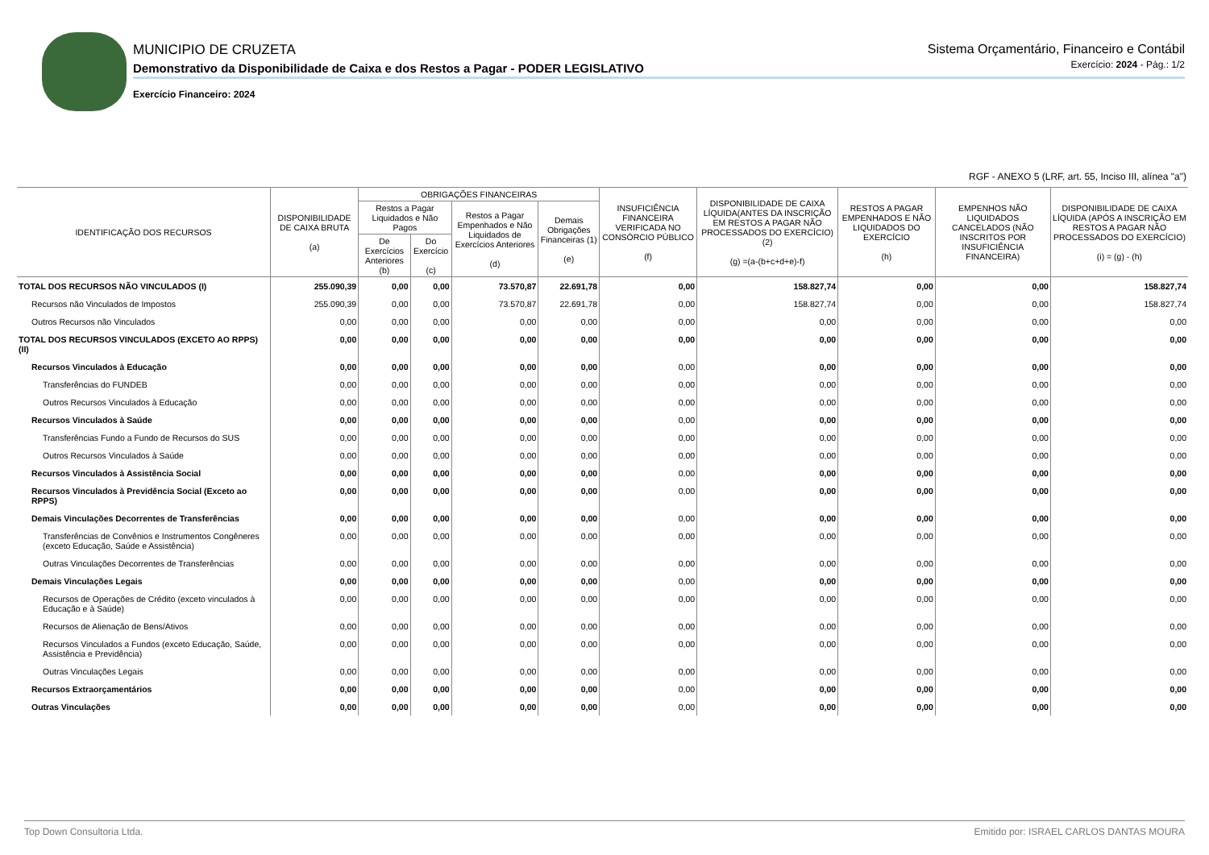Sistema Orçamentário, Financeiro e Contábil
Exercício: 2024 - Pág.: 1/2
MUNICIPIO DE CRUZETA
Demonstrativo da Disponibilidade de Caixa e dos Restos a Pagar - PODER LEGISLATIVO
Exercício Financeiro: 2024
RGF - ANEXO 5 (LRF, art. 55, Inciso III, alínea "a")
| IDENTIFICAÇÃO DOS RECURSOS | DISPONIBILIDADE DE CAIXA BRUTA (a) | OBRIGAÇÕES FINANCEIRAS | | | | INSUFICIÊNCIA FINANCEIRA VERIFICADA NO CONSÓRCIO PÚBLICO (f) | DISPONIBILIDADE DE CAIXA LÍQUIDA(ANTES DA INSCRIÇÃO EM RESTOS A PAGAR NÃO PROCESSADOS DO EXERCÍCIO) (2) (g) =(a-(b+c+d+e)-f) | RESTOS A PAGAR EMPENHADOS E NÃO LIQUIDADOS DO EXERCÍCIO (h) | EMPENHOS NÃO LIQUIDADOS CANCELADOS (NÃO INSCRITOS POR INSUFICIÊNCIA FINANCEIRA) | DISPONIBILIDADE DE CAIXA LÍQUIDA (APÓS A INSCRIÇÃO EM RESTOS A PAGAR NÃO PROCESSADOS DO EXERCÍCIO) (i) = (g) - (h) |
| --- | --- | --- | --- | --- | --- | --- | --- | --- | --- | --- |
| | | Restos a Pagar Liquidados e Não Pagos | | Restos a Pagar Empenhados e Não Liquidados de Exercícios Anteriores (d) | Demais Obrigações Financeiras (1) (e) | | | | | |
| | | De Exercícios Anteriores (b) | Do Exercício (c) | | | | | | | |
| TOTAL DOS RECURSOS NÃO VINCULADOS (I) | 255.090,39 | 0,00 | 0,00 | 73.570,87 | 22.691,78 | 0,00 | 158.827,74 | 0,00 | 0,00 | 158.827,74 |
| Recursos não Vinculados de Impostos | 255.090,39 | 0,00 | 0,00 | 73.570,87 | 22.691,78 | 0,00 | 158.827,74 | 0,00 | 0,00 | 158.827,74 |
| Outros Recursos não Vinculados | 0,00 | 0,00 | 0,00 | 0,00 | 0,00 | 0,00 | 0,00 | 0,00 | 0,00 | 0,00 |
| TOTAL DOS RECURSOS VINCULADOS (EXCETO AO RPPS) (II) | 0,00 | 0,00 | 0,00 | 0,00 | 0,00 | 0,00 | 0,00 | 0,00 | 0,00 | 0,00 |
| Recursos Vinculados à Educação | 0,00 | 0,00 | 0,00 | 0,00 | 0,00 | 0,00 | 0,00 | 0,00 | 0,00 | 0,00 |
| Transferências do FUNDEB | 0,00 | 0,00 | 0,00 | 0,00 | 0,00 | 0,00 | 0,00 | 0,00 | 0,00 | 0,00 |
| Outros Recursos Vinculados à Educação | 0,00 | 0,00 | 0,00 | 0,00 | 0,00 | 0,00 | 0,00 | 0,00 | 0,00 | 0,00 |
| Recursos Vinculados à Saúde | 0,00 | 0,00 | 0,00 | 0,00 | 0,00 | 0,00 | 0,00 | 0,00 | 0,00 | 0,00 |
| Transferências Fundo a Fundo de Recursos do SUS | 0,00 | 0,00 | 0,00 | 0,00 | 0,00 | 0,00 | 0,00 | 0,00 | 0,00 | 0,00 |
| Outros Recursos Vinculados à Saúde | 0,00 | 0,00 | 0,00 | 0,00 | 0,00 | 0,00 | 0,00 | 0,00 | 0,00 | 0,00 |
| Recursos Vinculados à Assistência Social | 0,00 | 0,00 | 0,00 | 0,00 | 0,00 | 0,00 | 0,00 | 0,00 | 0,00 | 0,00 |
| Recursos Vinculados à Previdência Social (Exceto ao RPPS) | 0,00 | 0,00 | 0,00 | 0,00 | 0,00 | 0,00 | 0,00 | 0,00 | 0,00 | 0,00 |
| Demais Vinculações Decorrentes de Transferências | 0,00 | 0,00 | 0,00 | 0,00 | 0,00 | 0,00 | 0,00 | 0,00 | 0,00 | 0,00 |
| Transferências de Convênios e Instrumentos Congêneres (exceto Educação, Saúde e Assistência) | 0,00 | 0,00 | 0,00 | 0,00 | 0,00 | 0,00 | 0,00 | 0,00 | 0,00 | 0,00 |
| Outras Vinculações Decorrentes de Transferências | 0,00 | 0,00 | 0,00 | 0,00 | 0,00 | 0,00 | 0,00 | 0,00 | 0,00 | 0,00 |
| Demais Vinculações Legais | 0,00 | 0,00 | 0,00 | 0,00 | 0,00 | 0,00 | 0,00 | 0,00 | 0,00 | 0,00 |
| Recursos de Operações de Crédito (exceto vinculados à Educação e à Saúde) | 0,00 | 0,00 | 0,00 | 0,00 | 0,00 | 0,00 | 0,00 | 0,00 | 0,00 | 0,00 |
| Recursos de Alienação de Bens/Ativos | 0,00 | 0,00 | 0,00 | 0,00 | 0,00 | 0,00 | 0,00 | 0,00 | 0,00 | 0,00 |
| Recursos Vinculados a Fundos (exceto Educação, Saúde, Assistência e Previdência) | 0,00 | 0,00 | 0,00 | 0,00 | 0,00 | 0,00 | 0,00 | 0,00 | 0,00 | 0,00 |
| Outras Vinculações Legais | 0,00 | 0,00 | 0,00 | 0,00 | 0,00 | 0,00 | 0,00 | 0,00 | 0,00 | 0,00 |
| Recursos Extraorçamentários | 0,00 | 0,00 | 0,00 | 0,00 | 0,00 | 0,00 | 0,00 | 0,00 | 0,00 | 0,00 |
| Outras Vinculações | 0,00 | 0,00 | 0,00 | 0,00 | 0,00 | 0,00 | 0,00 | 0,00 | 0,00 | 0,00 |
Top Down Consultoria Ltda. Emitido por: ISRAEL CARLOS DANTAS MOURA